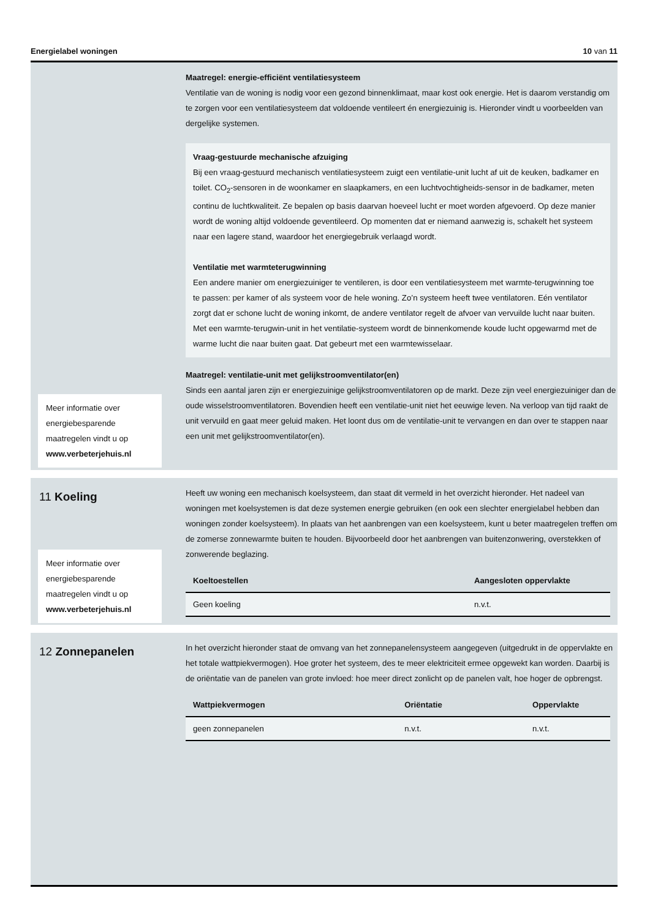Energielabel woningen 10 van 11
Meer informatie over energiebesparende maatregelen vindt u op www.verbeterjehuis.nl
Maatregel: energie-efficiënt ventilatiesysteem
Ventilatie van de woning is nodig voor een gezond binnenklimaat, maar kost ook energie. Het is daarom verstandig om te zorgen voor een ventilatiesysteem dat voldoende ventileert én energiezuinig is. Hieronder vindt u voorbeelden van dergelijke systemen.
Vraag-gestuurde mechanische afzuiging
Bij een vraag-gestuurd mechanisch ventilatiesysteem zuigt een ventilatie-unit lucht af uit de keuken, badkamer en toilet. CO<sub>2</sub>-sensoren in de woonkamer en slaapkamers, en een luchtvochtigheids-sensor in de badkamer, meten continu de luchtkwaliteit. Ze bepalen op basis daarvan hoeveel lucht er moet worden afgevoerd. Op deze manier wordt de woning altijd voldoende geventileerd. Op momenten dat er niemand aanwezig is, schakelt het systeem naar een lagere stand, waardoor het energiegebruik verlaagd wordt.
Ventilatie met warmteterugwinning
Een andere manier om energiezuiniger te ventileren, is door een ventilatiesysteem met warmte-terugwinning toe te passen: per kamer of als systeem voor de hele woning. Zo’n systeem heeft twee ventilatoren. Eén ventilator zorgt dat er schone lucht de woning inkomt, de andere ventilator regelt de afvoer van vervuilde lucht naar buiten. Met een warmte-terugwin-unit in het ventilatie-systeem wordt de binnenkomende koude lucht opgewarmd met de warme lucht die naar buiten gaat. Dat gebeurt met een warmtewisselaar.
Maatregel: ventilatie-unit met gelijkstroomventilator(en)
Sinds een aantal jaren zijn er energiezuinige gelijkstroomventilatoren op de markt. Deze zijn veel energiezuiniger dan de oude wisselstroomventilatoren. Bovendien heeft een ventilatie-unit niet het eeuwige leven. Na verloop van tijd raakt de unit vervuild en gaat meer geluid maken. Het loont dus om de ventilatie-unit te vervangen en dan over te stappen naar een unit met gelijkstroomventilator(en).
11 Koeling
Meer informatie over energiebesparende maatregelen vindt u op www.verbeterjehuis.nl
Heeft uw woning een mechanisch koelsysteem, dan staat dit vermeld in het overzicht hieronder. Het nadeel van woningen met koelsystemen is dat deze systemen energie gebruiken (en ook een slechter energielabel hebben dan woningen zonder koelsysteem). In plaats van het aanbrengen van een koelsysteem, kunt u beter maatregelen treffen om de zomerse zonnewarmte buiten te houden. Bijvoorbeeld door het aanbrengen van buitenzonwering, overstekken of zonwerende beglazing.
| Koeltoestellen | Aangesloten oppervlakte |
| --- | --- |
| Geen koeling | n.v.t. |
12 Zonnepanelen
In het overzicht hieronder staat de omvang van het zonnepanelensysteem aangegeven (uitgedrukt in de oppervlakte en het totale wattpiekvermogen). Hoe groter het systeem, des te meer elektriciteit ermee opgewekt kan worden. Daarbij is de oriëntatie van de panelen van grote invloed: hoe meer direct zonlicht op de panelen valt, hoe hoger de opbrengst.
| Wattpiekvermogen | Oriëntatie | Oppervlakte |
| --- | --- | --- |
| geen zonnepanelen | n.v.t. | n.v.t. |